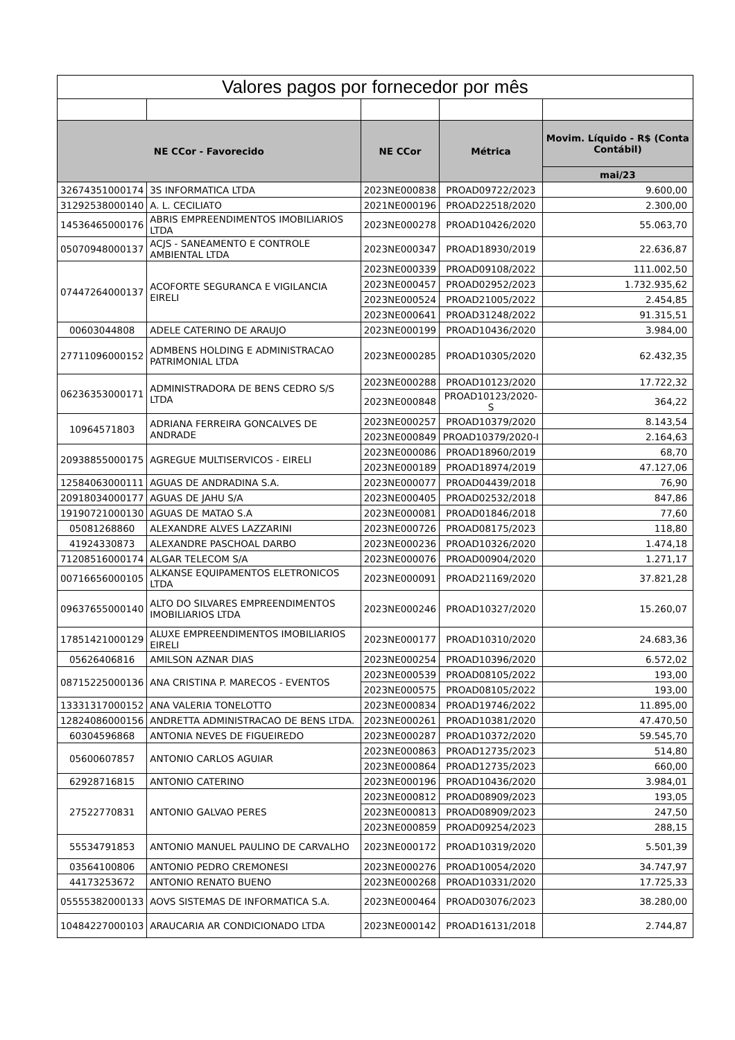| Valores pagos por fornecedor por mês | | | | |
| --- | --- | --- | --- | --- |
| NE CCor - Favorecido | | NE CCor | Métrica | Movim. Líquido - R$ (Conta Contábil) |
| | | | | mai/23 |
| 32674351000174 | 3S INFORMATICA LTDA | 2023NE000838 | PROAD09722/2023 | 9.600,00 |
| 31292538000140 | A. L. CECILIATO | 2021NE000196 | PROAD22518/2020 | 2.300,00 |
| 14536465000176 | ABRIS EMPREENDIMENTOS IMOBILIARIOS LTDA | 2023NE000278 | PROAD10426/2020 | 55.063,70 |
| 05070948000137 | ACJS - SANEAMENTO E CONTROLE AMBIENTAL LTDA | 2023NE000347 | PROAD18930/2019 | 22.636,87 |
| 07447264000137 | ACOFORTE SEGURANCA E VIGILANCIA EIRELI | 2023NE000339 | PROAD09108/2022 | 111.002,50 |
| | | 2023NE000457 | PROAD02952/2023 | 1.732.935,62 |
| | | 2023NE000524 | PROAD21005/2022 | 2.454,85 |
| | | 2023NE000641 | PROAD31248/2022 | 91.315,51 |
| 00603044808 | ADELE CATERINO DE ARAUJO | 2023NE000199 | PROAD10436/2020 | 3.984,00 |
| 27711096000152 | ADMBENS HOLDING E ADMINISTRACAO PATRIMONIAL LTDA | 2023NE000285 | PROAD10305/2020 | 62.432,35 |
| 06236353000171 | ADMINISTRADORA DE BENS CEDRO S/S LTDA | 2023NE000288 | PROAD10123/2020 | 17.722,32 |
| | | 2023NE000848 | PROAD10123/2020-S | 364,22 |
| 10964571803 | ADRIANA FERREIRA GONCALVES DE ANDRADE | 2023NE000257 | PROAD10379/2020 | 8.143,54 |
| | | 2023NE000849 | PROAD10379/2020-I | 2.164,63 |
| 20938855000175 | AGREGUE MULTISERVICOS - EIRELI | 2023NE000086 | PROAD18960/2019 | 68,70 |
| | | 2023NE000189 | PROAD18974/2019 | 47.127,06 |
| 12584063000111 | AGUAS DE ANDRADINA S.A. | 2023NE000077 | PROAD04439/2018 | 76,90 |
| 20918034000177 | AGUAS DE JAHU S/A | 2023NE000405 | PROAD02532/2018 | 847,86 |
| 19190721000130 | AGUAS DE MATAO S.A | 2023NE000081 | PROAD01846/2018 | 77,60 |
| 05081268860 | ALEXANDRE ALVES LAZZARINI | 2023NE000726 | PROAD08175/2023 | 118,80 |
| 41924330873 | ALEXANDRE PASCHOAL DARBO | 2023NE000236 | PROAD10326/2020 | 1.474,18 |
| 71208516000174 | ALGAR TELECOM S/A | 2023NE000076 | PROAD00904/2020 | 1.271,17 |
| 00716656000105 | ALKANSE EQUIPAMENTOS ELETRONICOS LTDA | 2023NE000091 | PROAD21169/2020 | 37.821,28 |
| 09637655000140 | ALTO DO SILVARES EMPREENDIMENTOS IMOBILIARIOS LTDA | 2023NE000246 | PROAD10327/2020 | 15.260,07 |
| 17851421000129 | ALUXE EMPREENDIMENTOS IMOBILIARIOS EIRELI | 2023NE000177 | PROAD10310/2020 | 24.683,36 |
| 05626406816 | AMILSON AZNAR DIAS | 2023NE000254 | PROAD10396/2020 | 6.572,02 |
| 08715225000136 | ANA CRISTINA P. MARECOS - EVENTOS | 2023NE000539 | PROAD08105/2022 | 193,00 |
| | | 2023NE000575 | PROAD08105/2022 | 193,00 |
| 13331317000152 | ANA VALERIA TONELOTTO | 2023NE000834 | PROAD19746/2022 | 11.895,00 |
| 12824086000156 | ANDRETTA ADMINISTRACAO DE BENS LTDA. | 2023NE000261 | PROAD10381/2020 | 47.470,50 |
| 60304596868 | ANTONIA NEVES DE FIGUEIREDO | 2023NE000287 | PROAD10372/2020 | 59.545,70 |
| 05600607857 | ANTONIO CARLOS AGUIAR | 2023NE000863 | PROAD12735/2023 | 514,80 |
| | | 2023NE000864 | PROAD12735/2023 | 660,00 |
| 62928716815 | ANTONIO CATERINO | 2023NE000196 | PROAD10436/2020 | 3.984,01 |
| 27522770831 | ANTONIO GALVAO PERES | 2023NE000812 | PROAD08909/2023 | 193,05 |
| | | 2023NE000813 | PROAD08909/2023 | 247,50 |
| | | 2023NE000859 | PROAD09254/2023 | 288,15 |
| 55534791853 | ANTONIO MANUEL PAULINO DE CARVALHO | 2023NE000172 | PROAD10319/2020 | 5.501,39 |
| 03564100806 | ANTONIO PEDRO CREMONESI | 2023NE000276 | PROAD10054/2020 | 34.747,97 |
| 44173253672 | ANTONIO RENATO BUENO | 2023NE000268 | PROAD10331/2020 | 17.725,33 |
| 05555382000133 | AOVS SISTEMAS DE INFORMATICA S.A. | 2023NE000464 | PROAD03076/2023 | 38.280,00 |
| 10484227000103 | ARAUCARIA AR CONDICIONADO LTDA | 2023NE000142 | PROAD16131/2018 | 2.744,87 |